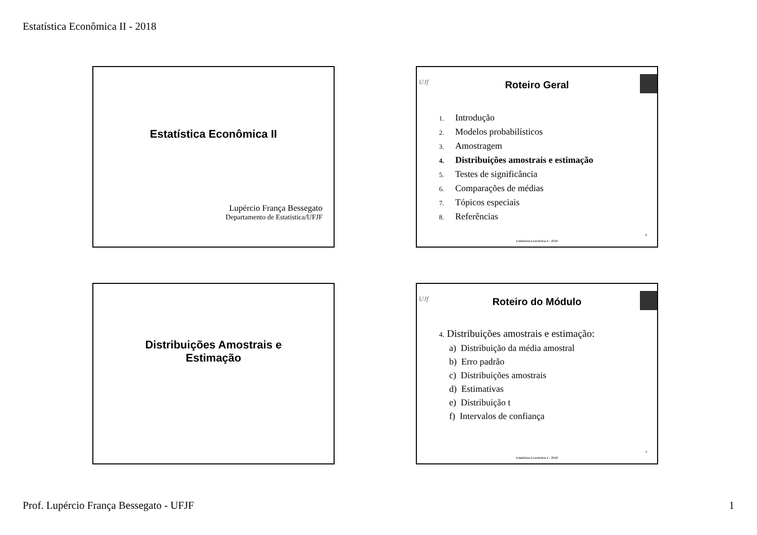Estatística Econômica II - 2018
Estatística Econômica II
Lupércio França Bessegato
Departamento de Estatística/UFJF
UJf
Roteiro Geral
1. Introdução
2. Modelos probabilísticos
3. Amostragem
4. Distribuições amostrais e estimação
5. Testes de significância
6. Comparações de médias
7. Tópicos especiais
8. Referências
2
Estatística Econômica II - 2018
Distribuições Amostrais e
Estimação
UJf
Roteiro do Módulo
4. Distribuições amostrais e estimação:
a) Distribuição da média amostral
b) Erro padrão
c) Distribuições amostrais
d) Estimativas
e) Distribuição t
f) Intervalos de confiança
4
Estatística Econômica II - 2018
Prof. Lupércio França Bessegato - UFJF 1